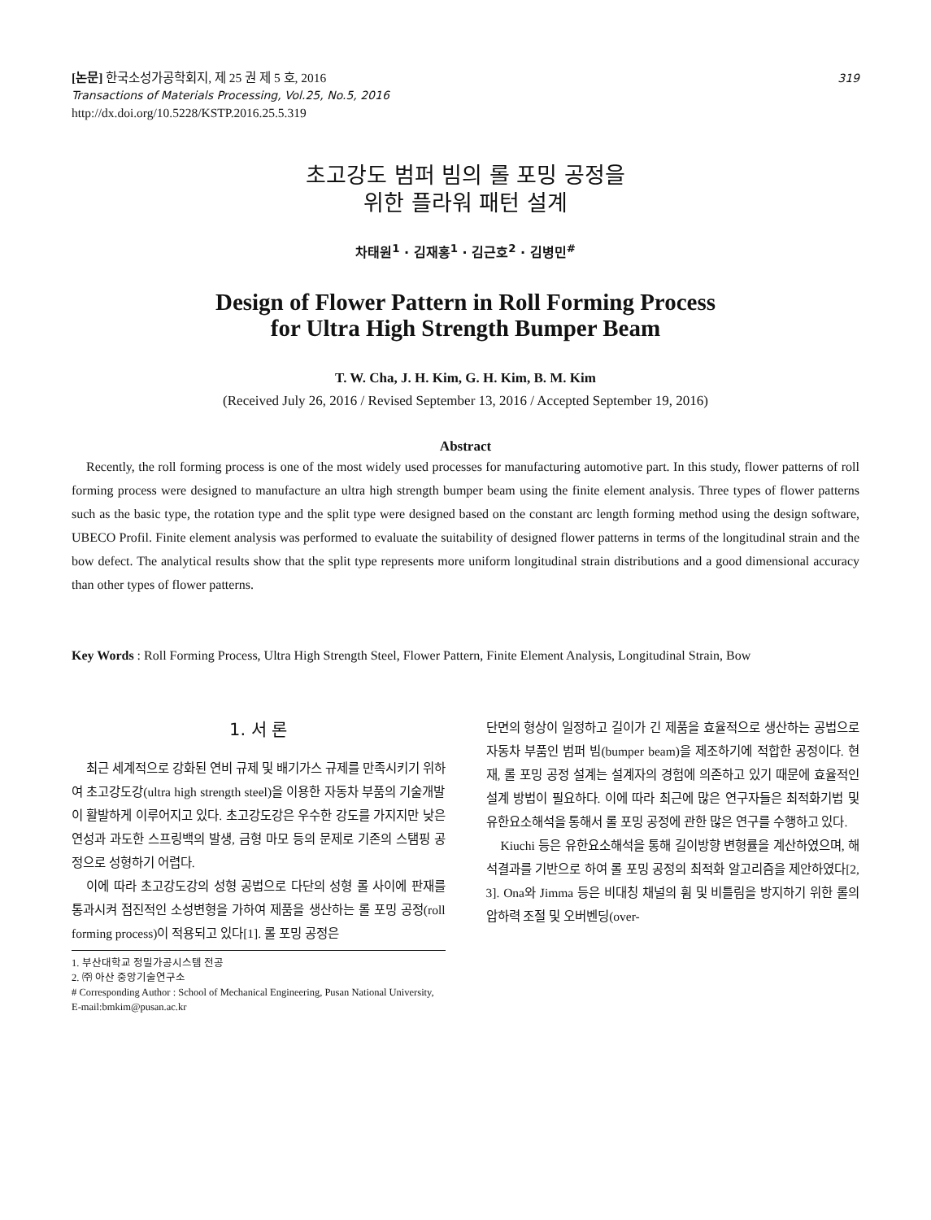[논문] 한국소성가공학회지, 제 25 권 제 5 호, 2016
Transactions of Materials Processing, Vol.25, No.5, 2016
http://dx.doi.org/10.5228/KSTP.2016.25.5.319
319
초고강도 범퍼 빔의 롤 포밍 공정을
위한 플라워 패턴 설계
차태원<sup>1</sup> · 김재홍<sup>1</sup> · 김근호<sup>2</sup> · 김병민<sup>#</sup>
Design of Flower Pattern in Roll Forming Process
for Ultra High Strength Bumper Beam
T. W. Cha, J. H. Kim, G. H. Kim, B. M. Kim
(Received July 26, 2016 / Revised September 13, 2016 / Accepted September 19, 2016)
Abstract
Recently, the roll forming process is one of the most widely used processes for manufacturing automotive part. In this study, flower patterns of roll forming process were designed to manufacture an ultra high strength bumper beam using the finite element analysis. Three types of flower patterns such as the basic type, the rotation type and the split type were designed based on the constant arc length forming method using the design software, UBECO Profil. Finite element analysis was performed to evaluate the suitability of designed flower patterns in terms of the longitudinal strain and the bow defect. The analytical results show that the split type represents more uniform longitudinal strain distributions and a good dimensional accuracy than other types of flower patterns.
Key Words : Roll Forming Process, Ultra High Strength Steel, Flower Pattern, Finite Element Analysis, Longitudinal Strain, Bow
1. 서 론
최근 세계적으로 강화된 연비 규제 및 배기가스 규제를 만족시키기 위하여 초고강도강(ultra high strength steel)을 이용한 자동차 부품의 기술개발이 활발하게 이루어지고 있다. 초고강도강은 우수한 강도를 가지지만 낮은 연성과 과도한 스프링백의 발생, 금형 마모 등의 문제로 기존의 스탬핑 공정으로 성형하기 어렵다.
이에 따라 초고강도강의 성형 공법으로 다단의 성형 롤 사이에 판재를 통과시켜 점진적인 소성변형을 가하여 제품을 생산하는 롤 포밍 공정(roll forming process)이 적용되고 있다[1]. 롤 포밍 공정은
1. 부산대학교 정밀가공시스템 전공
2. ㈜ 아산 중앙기술연구소
# Corresponding Author : School of Mechanical Engineering, Pusan National University, E-mail:bmkim@pusan.ac.kr
단면의 형상이 일정하고 길이가 긴 제품을 효율적으로 생산하는 공법으로 자동차 부품인 범퍼 빔(bumper beam)을 제조하기에 적합한 공정이다. 현재, 롤 포밍 공정 설계는 설계자의 경험에 의존하고 있기 때문에 효율적인 설계 방법이 필요하다. 이에 따라 최근에 많은 연구자들은 최적화기법 및 유한요소해석을 통해서 롤 포밍 공정에 관한 많은 연구를 수행하고 있다.
Kiuchi 등은 유한요소해석을 통해 길이방향 변형률을 계산하였으며, 해석결과를 기반으로 하여 롤 포밍 공정의 최적화 알고리즘을 제안하였다[2, 3]. Ona와 Jimma 등은 비대칭 채널의 휨 및 비틀림을 방지하기 위한 롤의 압하력 조절 및 오버벤딩(over-